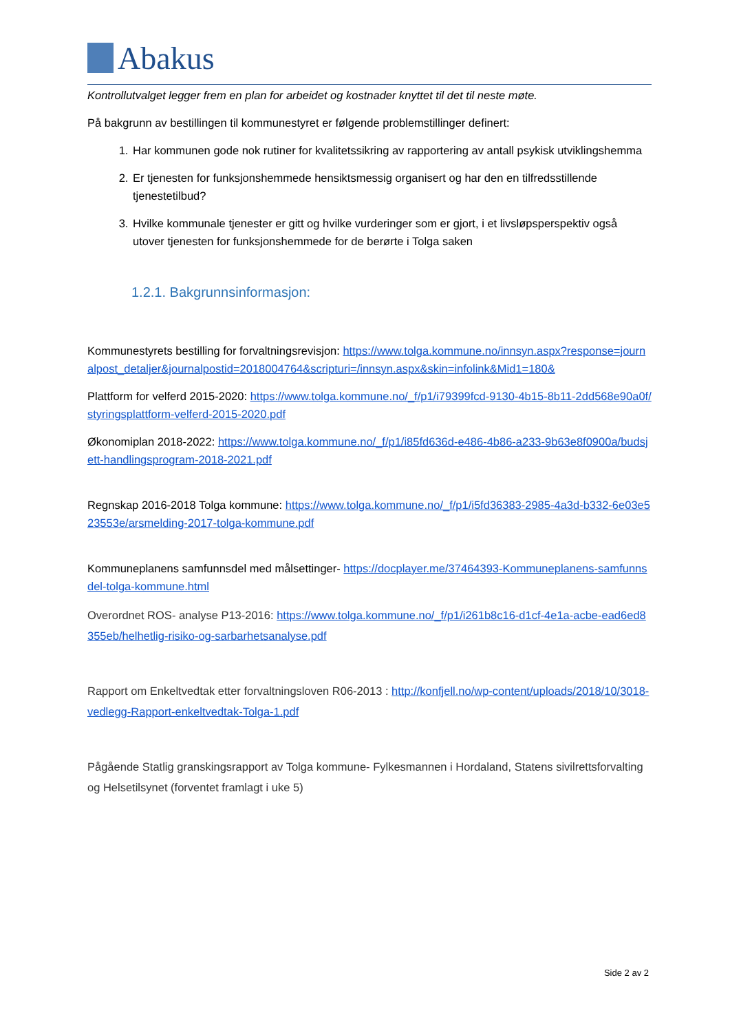Abakus
Kontrollutvalget legger frem en plan for arbeidet og kostnader knyttet til det til neste møte.
På bakgrunn av bestillingen til kommunestyret er følgende problemstillinger definert:
1. Har kommunen gode nok rutiner for kvalitetssikring av rapportering av antall psykisk utviklingshemma
2. Er tjenesten for funksjonshemmede hensiktsmessig organisert og har den en tilfredsstillende tjenestetilbud?
3. Hvilke kommunale tjenester er gitt og hvilke vurderinger som er gjort, i et livsløpsperspektiv også utover tjenesten for funksjonshemmede for de berørte i Tolga saken
1.2.1. Bakgrunnsinformasjon:
Kommunestyrets bestilling for forvaltningsrevisjon: https://www.tolga.kommune.no/innsyn.aspx?response=journalpost_detaljer&journalpostid=2018004764&scripturi=/innsyn.aspx&skin=infolink&Mid1=180&
Plattform for velferd 2015-2020: https://www.tolga.kommune.no/_f/p1/i79399fcd-9130-4b15-8b11-2dd568e90a0f/styringsplattform-velferd-2015-2020.pdf
Økonomiplan 2018-2022: https://www.tolga.kommune.no/_f/p1/i85fd636d-e486-4b86-a233-9b63e8f0900a/budsjett-handlingsprogram-2018-2021.pdf
Regnskap 2016-2018 Tolga kommune: https://www.tolga.kommune.no/_f/p1/i5fd36383-2985-4a3d-b332-6e03e523553e/arsmelding-2017-tolga-kommune.pdf
Kommuneplanens samfunnsdel med målsettinger- https://docplayer.me/37464393-Kommuneplanens-samfunnsdel-tolga-kommune.html
Overordnet ROS- analyse P13-2016: https://www.tolga.kommune.no/_f/p1/i261b8c16-d1cf-4e1a-acbe-ead6ed8355eb/helhetlig-risiko-og-sarbarhetsanalyse.pdf
Rapport om Enkeltvedtak etter forvaltningsloven R06-2013 : http://konfjell.no/wp-content/uploads/2018/10/3018-vedlegg-Rapport-enkeltvedtak-Tolga-1.pdf
Pågående Statlig granskingsrapport av Tolga kommune- Fylkesmannen i Hordaland, Statens sivilrettsforvalting og Helsetilsynet (forventet framlagt i uke 5)
Side 2 av 2